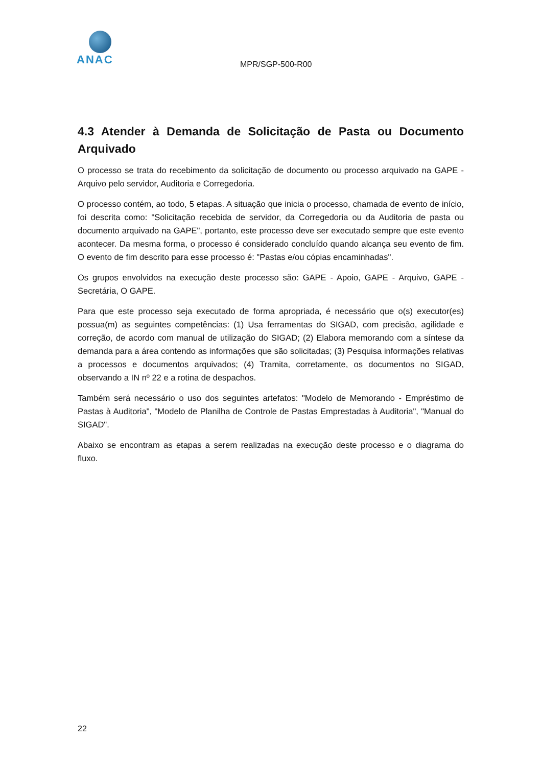ANAC
MPR/SGP-500-R00
4.3 Atender à Demanda de Solicitação de Pasta ou Documento Arquivado
O processo se trata do recebimento da solicitação de documento ou processo arquivado na GAPE - Arquivo pelo servidor, Auditoria e Corregedoria.
O processo contém, ao todo, 5 etapas. A situação que inicia o processo, chamada de evento de início, foi descrita como: "Solicitação recebida de servidor, da Corregedoria ou da Auditoria de pasta ou documento arquivado na GAPE", portanto, este processo deve ser executado sempre que este evento acontecer. Da mesma forma, o processo é considerado concluído quando alcança seu evento de fim. O evento de fim descrito para esse processo é: "Pastas e/ou cópias encaminhadas".
Os grupos envolvidos na execução deste processo são: GAPE - Apoio, GAPE - Arquivo, GAPE - Secretária, O GAPE.
Para que este processo seja executado de forma apropriada, é necessário que o(s) executor(es) possua(m) as seguintes competências: (1) Usa ferramentas do SIGAD, com precisão, agilidade e correção, de acordo com manual de utilização do SIGAD; (2) Elabora memorando com a síntese da demanda para a área contendo as informações que são solicitadas; (3) Pesquisa informações relativas a processos e documentos arquivados; (4) Tramita, corretamente, os documentos no SIGAD, observando a IN nº 22 e a rotina de despachos.
Também será necessário o uso dos seguintes artefatos: "Modelo de Memorando - Empréstimo de Pastas à Auditoria", "Modelo de Planilha de Controle de Pastas Emprestadas à Auditoria", "Manual do SIGAD".
Abaixo se encontram as etapas a serem realizadas na execução deste processo e o diagrama do fluxo.
22